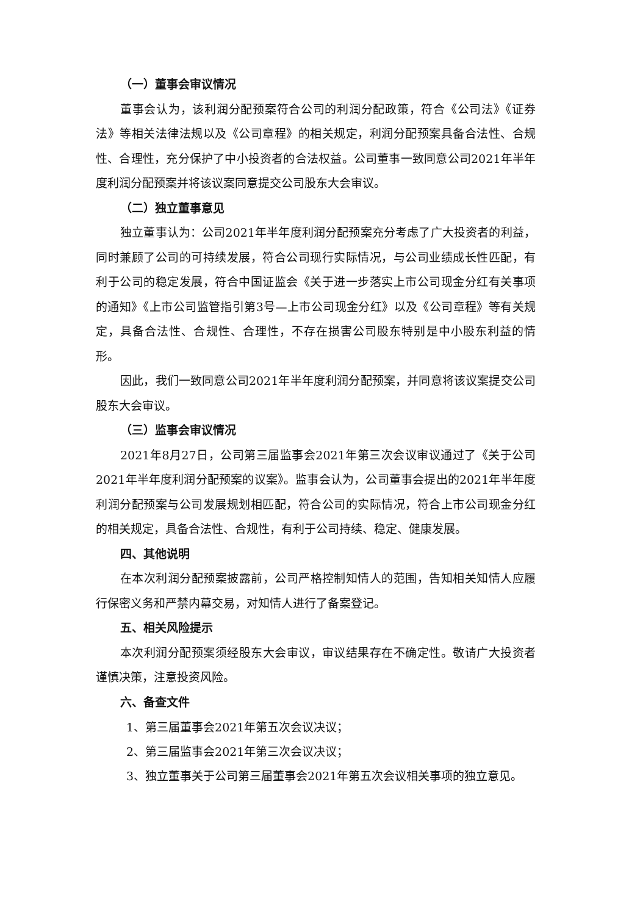（一）董事会审议情况
董事会认为，该利润分配预案符合公司的利润分配政策，符合《公司法》《证券法》等相关法律法规以及《公司章程》的相关规定，利润分配预案具备合法性、合规性、合理性，充分保护了中小投资者的合法权益。公司董事一致同意公司2021年半年度利润分配预案并将该议案同意提交公司股东大会审议。
（二）独立董事意见
独立董事认为：公司2021年半年度利润分配预案充分考虑了广大投资者的利益，同时兼顾了公司的可持续发展，符合公司现行实际情况，与公司业绩成长性匹配，有利于公司的稳定发展，符合中国证监会《关于进一步落实上市公司现金分红有关事项的通知》《上市公司监管指引第3号—上市公司现金分红》以及《公司章程》等有关规定，具备合法性、合规性、合理性，不存在损害公司股东特别是中小股东利益的情形。
因此，我们一致同意公司2021年半年度利润分配预案，并同意将该议案提交公司股东大会审议。
（三）监事会审议情况
2021年8月27日，公司第三届监事会2021年第三次会议审议通过了《关于公司2021年半年度利润分配预案的议案》。监事会认为，公司董事会提出的2021年半年度利润分配预案与公司发展规划相匹配，符合公司的实际情况，符合上市公司现金分红的相关规定，具备合法性、合规性，有利于公司持续、稳定、健康发展。
四、其他说明
在本次利润分配预案披露前，公司严格控制知情人的范围，告知相关知情人应履行保密义务和严禁内幕交易，对知情人进行了备案登记。
五、相关风险提示
本次利润分配预案须经股东大会审议，审议结果存在不确定性。敬请广大投资者谨慎决策，注意投资风险。
六、备查文件
1、第三届董事会2021年第五次会议决议；
2、第三届监事会2021年第三次会议决议；
3、独立董事关于公司第三届董事会2021年第五次会议相关事项的独立意见。